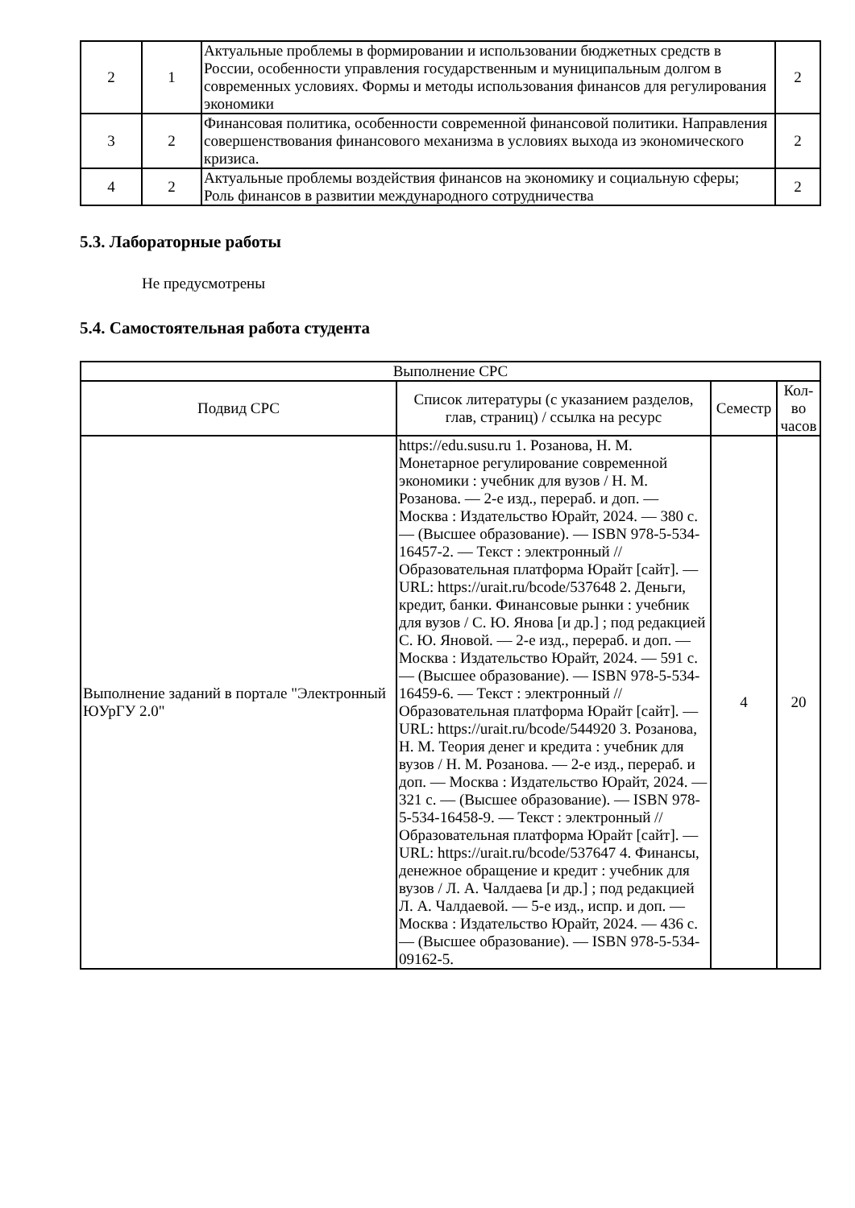| 2 | 1 | Актуальные проблемы в формировании и использовании бюджетных средств в России, особенности управления государственным и муниципальным долгом в современных условиях. Формы и методы использования финансов для регулирования экономики | 2 |
| 3 | 2 | Финансовая политика, особенности современной финансовой политики. Направления совершенствования финансового механизма в условиях выхода из экономического кризиса. | 2 |
| 4 | 2 | Актуальные проблемы воздействия финансов на экономику и социальную сферы; Роль финансов в развитии международного сотрудничества | 2 |
5.3. Лабораторные работы
Не предусмотрены
5.4. Самостоятельная работа студента
| Выполнение СРС | | | |
| --- | --- | --- | --- |
| Подвид СРС | Список литературы (с указанием разделов, глав, страниц) / ссылка на ресурс | Семестр | Кол-во часов |
| Выполнение заданий в портале "Электронный ЮУрГУ 2.0" | https://edu.susu.ru 1. Розанова, Н. М. Монетарное регулирование современной экономики : учебник для вузов / Н. М. Розанова. — 2-е изд., перераб. и доп. — Москва : Издательство Юрайт, 2024. — 380 с. — (Высшее образование). — ISBN 978-5-534-16457-2. — Текст : электронный // Образовательная платформа Юрайт [сайт]. — URL: https://urait.ru/bcode/537648 2. Деньги, кредит, банки. Финансовые рынки : учебник для вузов / С. Ю. Янова [и др.] ; под редакцией С. Ю. Яновой. — 2-е изд., перераб. и доп. — Москва : Издательство Юрайт, 2024. — 591 с. — (Высшее образование). — ISBN 978-5-534-16459-6. — Текст : электронный // Образовательная платформа Юрайт [сайт]. — URL: https://urait.ru/bcode/544920 3. Розанова, Н. М. Теория денег и кредита : учебник для вузов / Н. М. Розанова. — 2-е изд., перераб. и доп. — Москва : Издательство Юрайт, 2024. — 321 с. — (Высшее образование). — ISBN 978-5-534-16458-9. — Текст : электронный // Образовательная платформа Юрайт [сайт]. — URL: https://urait.ru/bcode/537647 4. Финансы, денежное обращение и кредит : учебник для вузов / Л. А. Чалдаева [и др.] ; под редакцией Л. А. Чалдаевой. — 5-е изд., испр. и доп. — Москва : Издательство Юрайт, 2024. — 436 с. — (Высшее образование). — ISBN 978-5-534-09162-5. | 4 | 20 |